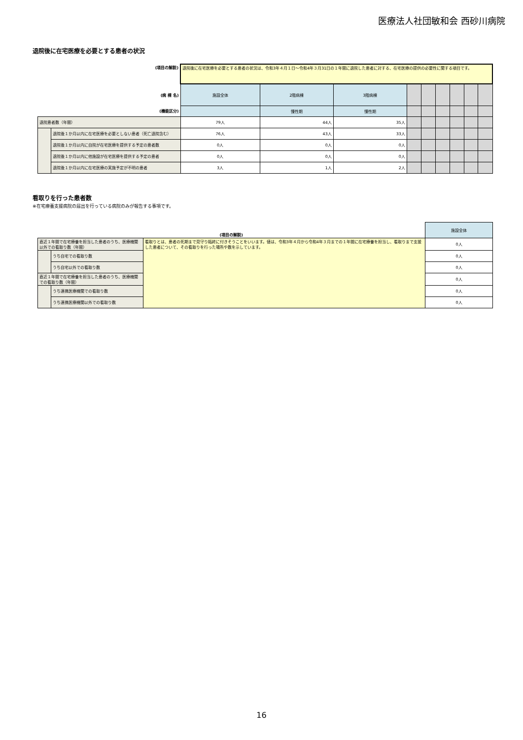医療法人社団敏和会 西砂川病院
退院後に在宅医療を必要とする患者の状況
| (項目の解説) | | 退院後に在宅医療を必要とする患者の状況は、令和3年４月１日～令和4年３月31日の１年間に退院した患者に対する、在宅医療の提供の必要性に関する項目です。 | | | | | | | | |
| (病 棟 名) | | 施設全体 | 2階病棟 | 3階病棟 | | | | | | |
| (機能区分) | | | 慢性期 | 慢性期 | | | | | | |
| 退院患者数（年間） | | 79人 | 44人 | 35人 | | | | | | |
| | 退院後１か月以内に在宅医療を必要としない患者（死亡退院含む） | 76人 | 43人 | 33人 | | | | | | |
| | 退院後１か月以内に自院が在宅医療を提供する予定の患者数 | 0人 | 0人 | 0人 | | | | | | |
| | 退院後１か月以内に他施設が在宅医療を提供する予定の患者 | 0人 | 0人 | 0人 | | | | | | |
| | 退院後１か月以内に在宅医療の実施予定が不明の患者 | 3人 | 1人 | 2人 | | | | | | |
看取りを行った患者数
※在宅療養支援病院の届出を行っている病院のみが報告する事項です。
| (項目の解説) | | | 施設全体 |
| 直近１年間で在宅療養を担当した患者のうち、医療機関以外での看取り数（年間） | | 看取りとは、患者の死期まで見守り臨終に付きそうことをいいます。値は、令和3年４月から令和4年３月までの１年間に在宅療養を担当し、看取りまで支援した患者について、その看取りを行った場所や数を示しています。 | 0人 |
| | うち自宅での看取り数 | | 0人 |
| | うち自宅以外での看取り数 | | 0人 |
| 直近１年間で在宅療養を担当した患者のうち、医療機関での看取り数（年間） | | | 0人 |
| | うち連携医療機関での看取り数 | | 0人 |
| | うち連携医療機関以外での看取り数 | | 0人 |
16